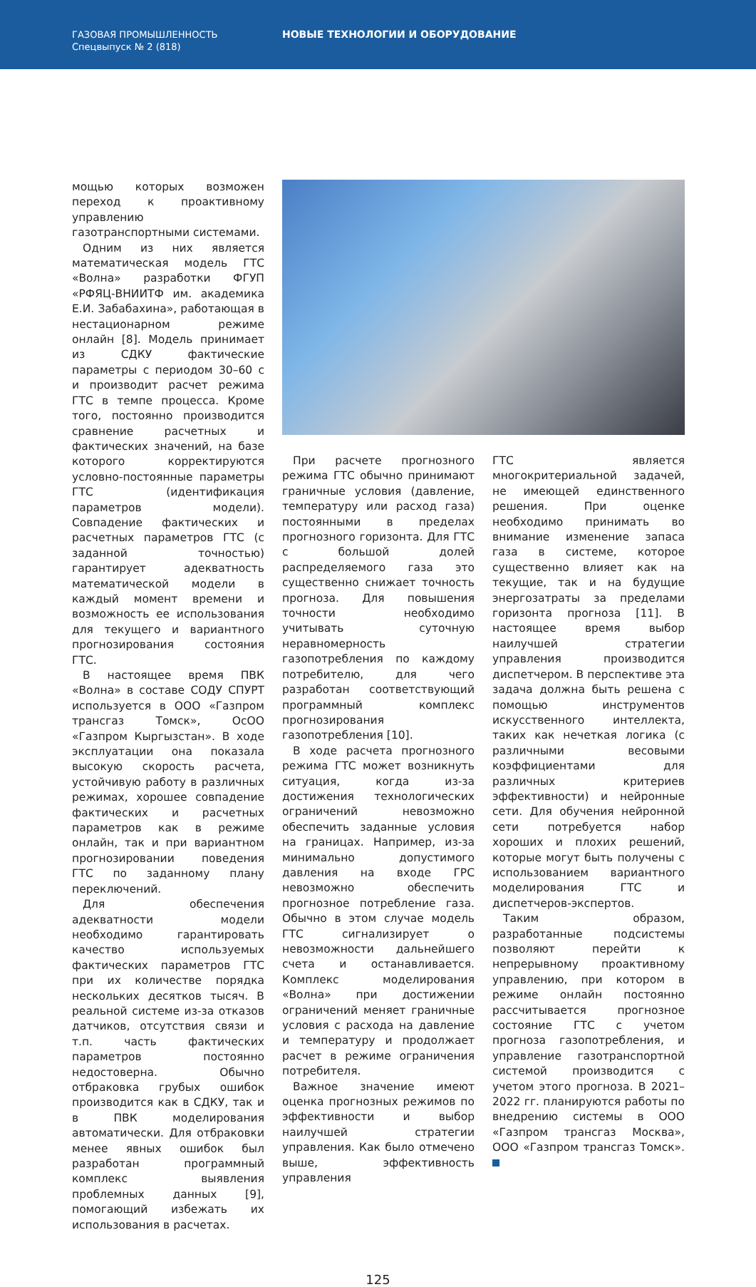ГАЗОВАЯ ПРОМЫШЛЕННОСТЬ
Спецвыпуск № 2 (818)
НОВЫЕ ТЕХНОЛОГИИ И ОБОРУДОВАНИЕ
мощью которых возможен переход к проактивному управлению газотранспортными системами.
Одним из них является математическая модель ГТС «Волна» разработки ФГУП «РФЯЦ-ВНИИТФ им. академика Е.И. Забабахина», работающая в нестационарном режиме онлайн [8]. Модель принимает из СДКУ фактические параметры с периодом 30–60 с и производит расчет режима ГТС в темпе процесса. Кроме того, постоянно производится сравнение расчетных и фактических значений, на базе которого корректируются условно-постоянные параметры ГТС (идентификация параметров модели). Совпадение фактических и расчетных параметров ГТС (с заданной точностью) гарантирует адекватность математической модели в каждый момент времени и возможность ее использования для текущего и вариантного прогнозирования состояния ГТС.
В настоящее время ПВК «Волна» в составе СОДУ СПУРТ используется в ООО «Газпром трансгаз Томск», ОсОО «Газпром Кыргызстан». В ходе эксплуатации она показала высокую скорость расчета, устойчивую работу в различных режимах, хорошее совпадение фактических и расчетных параметров как в режиме онлайн, так и при вариантном прогнозировании поведения ГТС по заданному плану переключений.
Для обеспечения адекватности модели необходимо гарантировать качество используемых фактических параметров ГТС при их количестве порядка нескольких десятков тысяч. В реальной системе из-за отказов датчиков, отсутствия связи и т.п. часть фактических параметров постоянно недостоверна. Обычно отбраковка грубых ошибок производится как в СДКУ, так и в ПВК моделирования автоматически. Для отбраковки менее явных ошибок был разработан программный комплекс выявления проблемных данных [9], помогающий избежать их использования в расчетах.
При расчете прогнозного режима ГТС обычно принимают граничные условия (давление, температуру или расход газа) постоянными в пределах прогнозного горизонта. Для ГТС с большой долей распределяемого газа это существенно снижает точность прогноза. Для повышения точности необходимо учитывать суточную неравномерность газопотребления по каждому потребителю, для чего разработан соответствующий программный комплекс прогнозирования газопотребления [10].
В ходе расчета прогнозного режима ГТС может возникнуть ситуация, когда из-за достижения технологических ограничений невозможно обеспечить заданные условия на границах. Например, из-за минимально допустимого давления на входе ГРС невозможно обеспечить прогнозное потребление газа. Обычно в этом случае модель ГТС сигнализирует о невозможности дальнейшего счета и останавливается. Комплекс моделирования «Волна» при достижении ограничений меняет граничные условия с расхода на давление и температуру и продолжает расчет в режиме ограничения потребителя.
Важное значение имеют оценка прогнозных режимов по эффективности и выбор наилучшей стратегии управления. Как было отмечено выше, эффективность управления
ГТС является многокритериальной задачей, не имеющей единственного решения. При оценке необходимо принимать во внимание изменение запаса газа в системе, которое существенно влияет как на текущие, так и на будущие энергозатраты за пределами горизонта прогноза [11]. В настоящее время выбор наилучшей стратегии управления производится диспетчером. В перспективе эта задача должна быть решена с помощью инструментов искусственного интеллекта, таких как нечеткая логика (с различными весовыми коэффициентами для различных критериев эффективности) и нейронные сети. Для обучения нейронной сети потребуется набор хороших и плохих решений, которые могут быть получены с использованием вариантного моделирования ГТС и диспетчеров-экспертов.
Таким образом, разработанные подсистемы позволяют перейти к непрерывному проактивному управлению, при котором в режиме онлайн постоянно рассчитывается прогнозное состояние ГТС с учетом прогноза газопотребления, и управление газотранспортной системой производится с учетом этого прогноза. В 2021–2022 гг. планируются работы по внедрению системы в ООО «Газпром трансгаз Москва», ООО «Газпром трансгаз Томск».
125